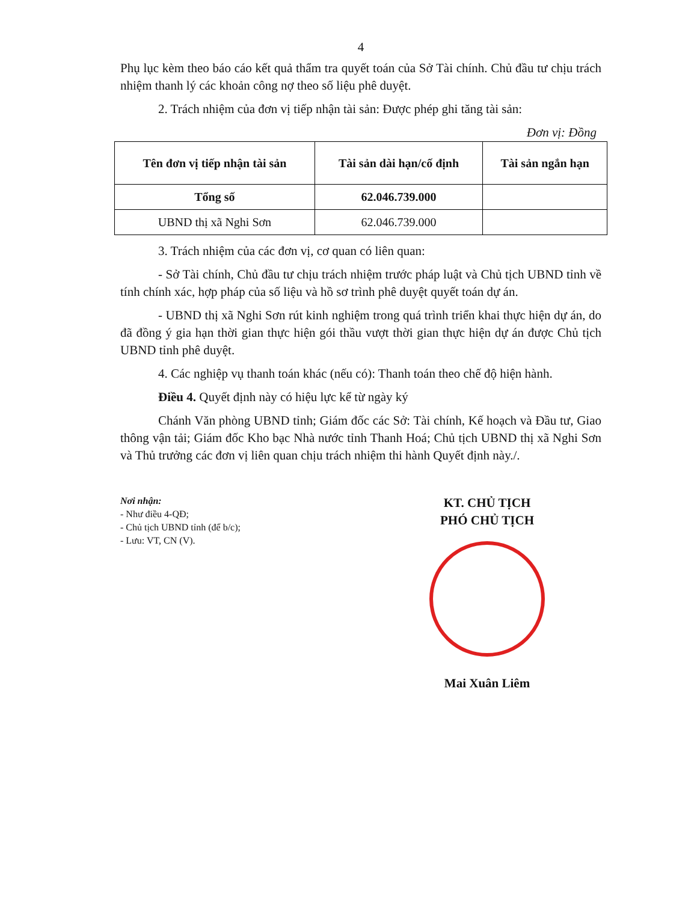4
Phụ lục kèm theo báo cáo kết quả thẩm tra quyết toán của Sở Tài chính. Chủ đầu tư chịu trách nhiệm thanh lý các khoản công nợ theo số liệu phê duyệt.
2. Trách nhiệm của đơn vị tiếp nhận tài sản: Được phép ghi tăng tài sản:
Đơn vị: Đồng
| Tên đơn vị tiếp nhận tài sản | Tài sản dài hạn/cố định | Tài sản ngắn hạn |
| --- | --- | --- |
| Tổng số | 62.046.739.000 | |
| UBND thị xã Nghi Sơn | 62.046.739.000 | |
3. Trách nhiệm của các đơn vị, cơ quan có liên quan:
- Sở Tài chính, Chủ đầu tư chịu trách nhiệm trước pháp luật và Chủ tịch UBND tỉnh về tính chính xác, hợp pháp của số liệu và hồ sơ trình phê duyệt quyết toán dự án.
- UBND thị xã Nghi Sơn rút kinh nghiệm trong quá trình triển khai thực hiện dự án, do đã đồng ý gia hạn thời gian thực hiện gói thầu vượt thời gian thực hiện dự án được Chủ tịch UBND tỉnh phê duyệt.
4. Các nghiệp vụ thanh toán khác (nếu có): Thanh toán theo chế độ hiện hành.
Điều 4. Quyết định này có hiệu lực kể từ ngày ký
Chánh Văn phòng UBND tỉnh; Giám đốc các Sở: Tài chính, Kế hoạch và Đầu tư, Giao thông vận tải; Giám đốc Kho bạc Nhà nước tỉnh Thanh Hoá; Chủ tịch UBND thị xã Nghi Sơn và Thủ trưởng các đơn vị liên quan chịu trách nhiệm thi hành Quyết định này./.
Nơi nhận:
- Như điều 4-QĐ;
- Chủ tịch UBND tỉnh (để b/c);
- Lưu: VT, CN (V).
KT. CHỦ TỊCH
PHÓ CHỦ TỊCH
Mai Xuân Liêm